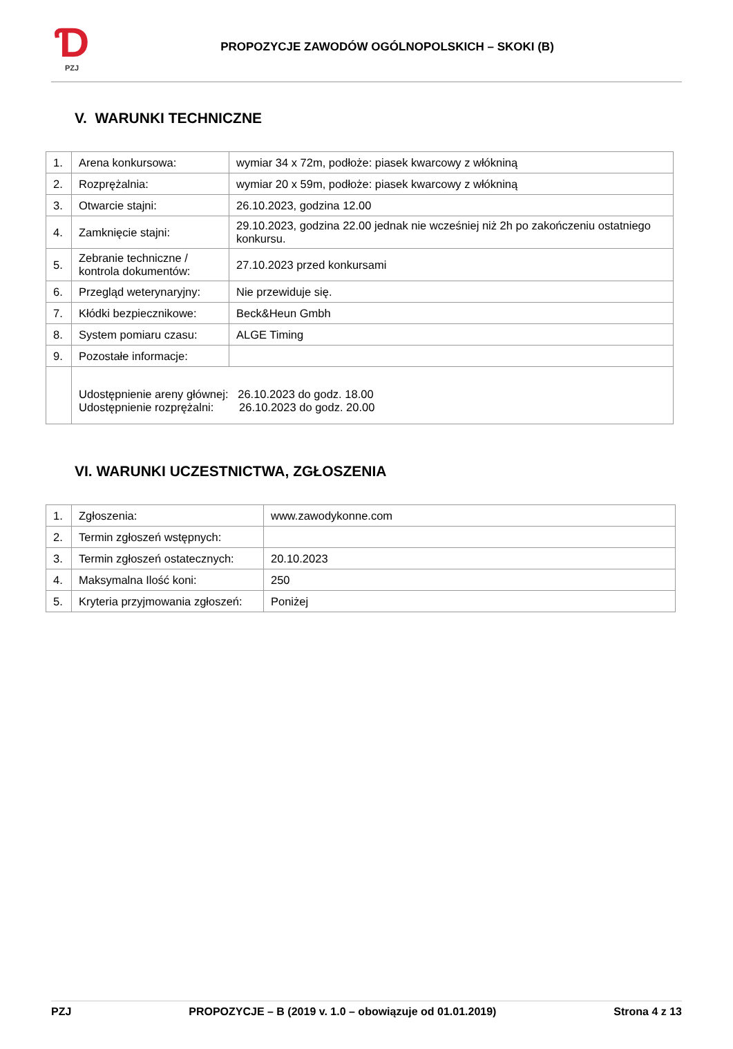Ɗ
PZJ
PROPOZYCJE ZAWODÓW OGÓLNOPOLSKICH – SKOKI (B)
V. WARUNKI TECHNICZNE
| 1. | Arena konkursowa: | wymiar 34 x 72m, podłoże: piasek kwarcowy z włókniną |
| 2. | Rozprężalnia: | wymiar 20 x 59m, podłoże: piasek kwarcowy z włókniną |
| 3. | Otwarcie stajni: | 26.10.2023, godzina 12.00 |
| 4. | Zamknięcie stajni: | 29.10.2023, godzina 22.00 jednak nie wcześniej niż 2h po zakończeniu ostatniego konkursu. |
| 5. | Zebranie techniczne / kontrola dokumentów: | 27.10.2023 przed konkursami |
| 6. | Przegląd weterynaryjny: | Nie przewiduje się. |
| 7. | Kłódki bezpiecznikowe: | Beck&Heun Gmbh |
| 8. | System pomiaru czasu: | ALGE Timing |
| 9. | Pozostałe informacje: | |
| | Udostępnienie areny głównej: 26.10.2023 do godz. 18.00 Udostępnienie rozprężalni: 26.10.2023 do godz. 20.00 | |
VI. WARUNKI UCZESTNICTWA, ZGŁOSZENIA
| 1. | Zgłoszenia: | www.zawodykonne.com |
| 2. | Termin zgłoszeń wstępnych: | |
| 3. | Termin zgłoszeń ostatecznych: | 20.10.2023 |
| 4. | Maksymalna Ilość koni: | 250 |
| 5. | Kryteria przyjmowania zgłoszeń: | Poniżej |
PZJ PROPOZYCJE – B (2019 v. 1.0 – obowiązuje od 01.01.2019) Strona 4 z 13